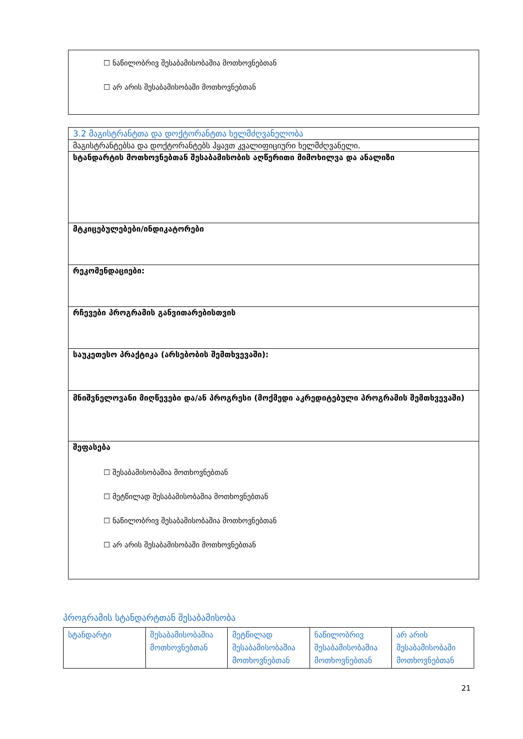| ☐ ნაწილობრივ შესაბამისობაშია მოთხოვნებთან ☐ არ არის შესაბამისობაში მოთხოვნებთან |
| 3.2 მაგისტრანტთა და დოქტორანტთა ხელმძღვანელობა |
| მაგისტრანტებსა და დოქტორანტებს ჰყავთ კვალიფიციური ხელმძღვანელი. |
| სტანდარტის მოთხოვნებთან შესაბამისობის აღწერითი მიმოხილვა და ანალიზი |
| მტკიცებულებები/ინდიკატორები |
| რეკომენდაციები: |
| რჩევები პროგრამის განვითარებისთვის |
| საუკეთესო პრაქტიკა (არსებობის შემთხვევაში): |
| მნიშვნელოვანი მიღწევები და/ან პროგრესი (მოქმედი აკრედიტებული პროგრამის შემთხვევაში) |
| შეფასება ☐ შესაბამისობაშია მოთხოვნებთან ☐ მეტწილად შესაბამისობაშია მოთხოვნებთან ☐ ნაწილობრივ შესაბამისობაშია მოთხოვნებთან ☐ არ არის შესაბამისობაში მოთხოვნებთან |
პროგრამის სტანდარტთან შესაბამისობა
| სტანდარტი | შესაბამისობაშია მოთხოვნებთან | მეტწილად შესაბამისობაშია მოთხოვნებთან | ნაწილობრივ შესაბამისობაშია მოთხოვნებთან | არ არის შესაბამისობაში მოთხოვნებთან |
21